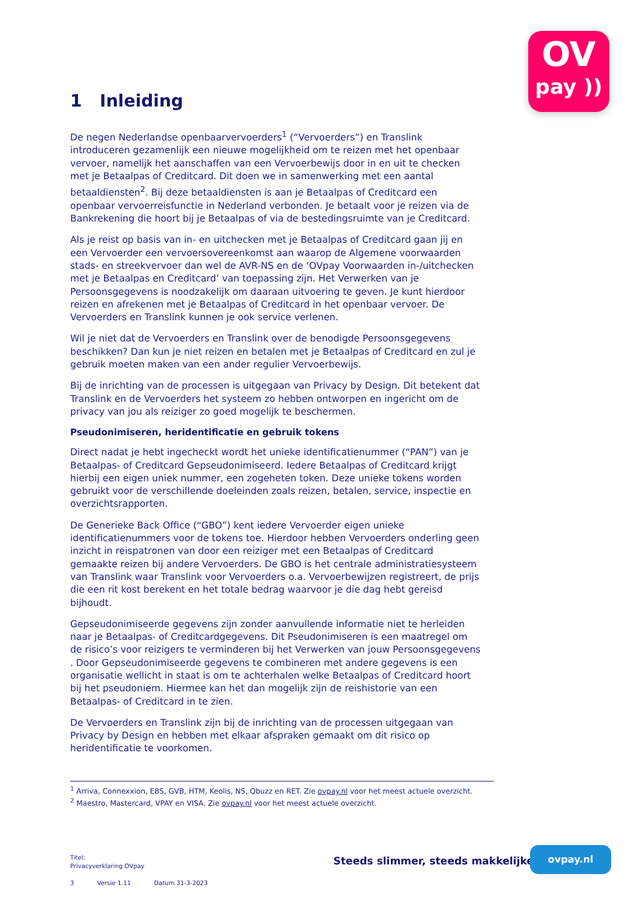OV
pay ))
1 Inleiding
De negen Nederlandse openbaarvervoerders<sup>1</sup> (“Vervoerders”) en Translink introduceren gezamenlijk een nieuwe mogelijkheid om te reizen met het openbaar vervoer, namelijk het aanschaffen van een Vervoerbewijs door in en uit te checken met je Betaalpas of Creditcard. Dit doen we in samenwerking met een aantal betaaldiensten<sup>2</sup>. Bij deze betaaldiensten is aan je Betaalpas of Creditcard een openbaar vervoerreisfunctie in Nederland verbonden. Je betaalt voor je reizen via de Bankrekening die hoort bij je Betaalpas of via de bestedingsruimte van je Creditcard.
Als je reist op basis van in- en uitchecken met je Betaalpas of Creditcard gaan jij en een Vervoerder een vervoersovereenkomst aan waarop de Algemene voorwaarden stads- en streekvervoer dan wel de AVR-NS en de ‘OVpay Voorwaarden in-/uitchecken met je Betaalpas en Creditcard’ van toepassing zijn. Het Verwerken van je Persoonsgegevens is noodzakelijk om daaraan uitvoering te geven. Je kunt hierdoor reizen en afrekenen met je Betaalpas of Creditcard in het openbaar vervoer. De Vervoerders en Translink kunnen je ook service verlenen.
Wil je niet dat de Vervoerders en Translink over de benodigde Persoonsgegevens beschikken? Dan kun je niet reizen en betalen met je Betaalpas of Creditcard en zul je gebruik moeten maken van een ander regulier Vervoerbewijs.
Bij de inrichting van de processen is uitgegaan van Privacy by Design. Dit betekent dat Translink en de Vervoerders het systeem zo hebben ontworpen en ingericht om de privacy van jou als reiziger zo goed mogelijk te beschermen.
Pseudonimiseren, heridentificatie en gebruik tokens
Direct nadat je hebt ingecheckt wordt het unieke identificatienummer (“PAN”) van je Betaalpas- of Creditcard Gepseudonimiseerd. Iedere Betaalpas of Creditcard krijgt hierbij een eigen uniek nummer, een zogeheten token. Deze unieke tokens worden gebruikt voor de verschillende doeleinden zoals reizen, betalen, service, inspectie en overzichtsrapporten.
De Generieke Back Office (“GBO”) kent iedere Vervoerder eigen unieke identificatienummers voor de tokens toe. Hierdoor hebben Vervoerders onderling geen inzicht in reispatronen van door een reiziger met een Betaalpas of Creditcard gemaakte reizen bij andere Vervoerders. De GBO is het centrale administratiesysteem van Translink waar Translink voor Vervoerders o.a. Vervoerbewijzen registreert, de prijs die een rit kost berekent en het totale bedrag waarvoor je die dag hebt gereisd bijhoudt.
Gepseudonimiseerde gegevens zijn zonder aanvullende informatie niet te herleiden naar je Betaalpas- of Creditcardgegevens. Dit Pseudonimiseren is een maatregel om de risico’s voor reizigers te verminderen bij het Verwerken van jouw Persoonsgegevens . Door Gepseudonimiseerde gegevens te combineren met andere gegevens is een organisatie wellicht in staat is om te achterhalen welke Betaalpas of Creditcard hoort bij het pseudoniem. Hiermee kan het dan mogelijk zijn de reishistorie van een Betaalpas- of Creditcard in te zien.
De Vervoerders en Translink zijn bij de inrichting van de processen uitgegaan van Privacy by Design en hebben met elkaar afspraken gemaakt om dit risico op heridentificatie te voorkomen.
<sup>1</sup> Arriva, Connexxion, EBS, GVB, HTM, Keolis, NS, Qbuzz en RET. Zie ovpay.nl voor het meest actuele overzicht.
<sup>2</sup> Maestro, Mastercard, VPAY en VISA. Zie ovpay.nl voor het meest actuele overzicht.
Titel:
Privacyverklaring OVpay
3 Versie 1.11 Datum 31-3-2023
Steeds slimmer, steeds makkelijker
ovpay.nl